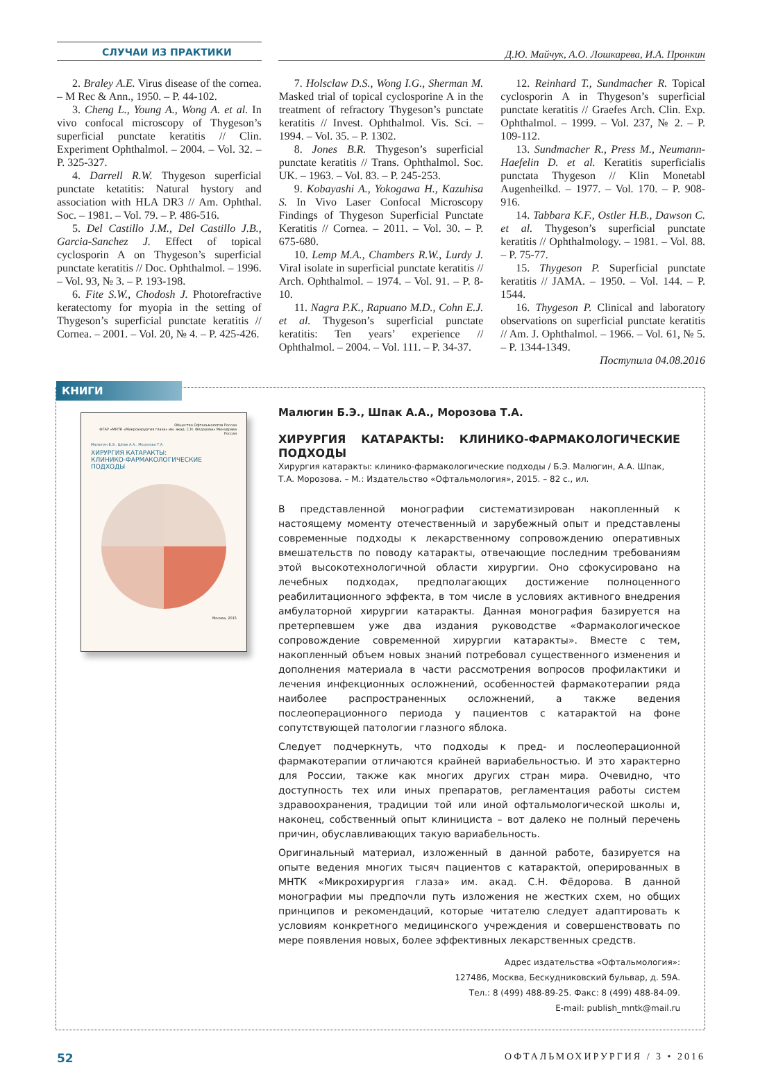СЛУЧАИ ИЗ ПРАКТИКИ
Д.Ю. Майчук, А.О. Лошкарева, И.А. Пронкин
2. Braley A.E. Virus disease of the cornea. – M Rec & Ann., 1950. – P. 44-102.
3. Cheng L., Young A., Wong A. et al. In vivo confocal microscopy of Thygeson’s superficial punctate keratitis // Clin. Experiment Ophthalmol. – 2004. – Vol. 32. – P. 325-327.
4. Darrell R.W. Thygeson superficial punctate ketatitis: Natural hystory and association with HLA DR3 // Am. Ophthal. Soc. – 1981. – Vol. 79. – P. 486-516.
5. Del Castillo J.M., Del Castillo J.B., Garcia-Sanchez J. Effect of topical cyclosporin A on Thygeson’s superficial punctate keratitis // Doc. Ophthalmol. – 1996. – Vol. 93, № 3. – P. 193-198.
6. Fite S.W., Chodosh J. Photorefractive keratectomy for myopia in the setting of Thygeson’s superficial punctate keratitis // Cornea. – 2001. – Vol. 20, № 4. – P. 425-426.
7. Holsclaw D.S., Wong I.G., Sherman M. Masked trial of topical cyclosporine A in the treatment of refractory Thygeson’s punctate keratitis // Invest. Ophthalmol. Vis. Sci. – 1994. – Vol. 35. – P. 1302.
8. Jones B.R. Thygeson’s superficial punctate keratitis // Trans. Ophthalmol. Soc. UK. – 1963. – Vol. 83. – P. 245-253.
9. Kobayashi A., Yokogawa H., Kazuhisa S. In Vivo Laser Confocal Microscopy Findings of Thygeson Superficial Punctate Keratitis // Cornea. – 2011. – Vol. 30. – P. 675-680.
10. Lemp M.A., Chambers R.W., Lurdy J. Viral isolate in superficial punctate keratitis // Arch. Ophthalmol. – 1974. – Vol. 91. – P. 8-10.
11. Nagra P.K., Rapuano M.D., Cohn E.J. et al. Thygeson’s superficial punctate keratitis: Ten years’ experience // Ophthalmol. – 2004. – Vol. 111. – P. 34-37.
12. Reinhard T., Sundmacher R. Topical cyclosporin A in Thygeson’s superficial punctate keratitis // Graefes Arch. Clin. Exp. Ophthalmol. – 1999. – Vol. 237, № 2. – P. 109-112.
13. Sundmacher R., Press M., Neumann-Haefelin D. et al. Keratitis superficialis punctata Thygeson // Klin Monetabl Augenheilkd. – 1977. – Vol. 170. – P. 908-916.
14. Tabbara K.F., Ostler H.B., Dawson C. et al. Thygeson’s superficial punctate keratitis // Ophthalmology. – 1981. – Vol. 88. – P. 75-77.
15. Thygeson P. Superficial punctate keratitis // JAMA. – 1950. – Vol. 144. – P. 1544.
16. Thygeson P. Clinical and laboratory observations on superficial punctate keratitis // Am. J. Ophthalmol. – 1966. – Vol. 61, № 5. – P. 1344-1349.
Поступила 04.08.2016
КНИГИ
Общество Офтальмологов России
ФГАУ «МНТК «Микрохирургия глаза» им. акад. С.Н. Фёдорова» Минздрава России
Малюгин Б.Э., Шпак А.А., Морозова Т.А.
ХИРУРГИЯ КАТАРАКТЫ:
КЛИНИКО-ФАРМАКОЛОГИЧЕСКИЕ
ПОДХОДЫ
Москва, 2015
Малюгин Б.Э., Шпак А.А., Морозова Т.А.
ХИРУРГИЯ КАТАРАКТЫ: КЛИНИКО-ФАРМАКОЛОГИЧЕСКИЕ ПОДХОДЫ
Хирургия катаракты: клинико-фармакологические подходы / Б.Э. Малюгин, А.А. Шпак, Т.А. Морозова. – М.: Издательство «Офтальмология», 2015. – 82 с., ил.
В представленной монографии систематизирован накопленный к настоящему моменту отечественный и зарубежный опыт и представлены современные подходы к лекарственному сопровождению оперативных вмешательств по поводу катаракты, отвечающие последним требованиям этой высокотехнологичной области хирургии. Оно сфокусировано на лечебных подходах, предполагающих достижение полноценного реабилитационного эффекта, в том числе в условиях активного внедрения амбулаторной хирургии катаракты. Данная монография базируется на претерпевшем уже два издания руководстве «Фармакологическое сопровождение современной хирургии катаракты». Вместе с тем, накопленный объем новых знаний потребовал существенного изменения и дополнения материала в части рассмотрения вопросов профилактики и лечения инфекционных осложнений, особенностей фармакотерапии ряда наиболее распространенных осложнений, а также ведения послеоперационного периода у пациентов с катарактой на фоне сопутствующей патологии глазного яблока.
Следует подчеркнуть, что подходы к пред- и послеоперационной фармакотерапии отличаются крайней вариабельностью. И это характерно для России, также как многих других стран мира. Очевидно, что доступность тех или иных препаратов, регламентация работы систем здравоохранения, традиции той или иной офтальмологической школы и, наконец, собственный опыт клинициста – вот далеко не полный перечень причин, обуславливающих такую вариабельность.
Оригинальный материал, изложенный в данной работе, базируется на опыте ведения многих тысяч пациентов с катарактой, оперированных в МНТК «Микрохирургия глаза» им. акад. С.Н. Фёдорова. В данной монографии мы предпочли путь изложения не жестких схем, но общих принципов и рекомендаций, которые читателю следует адаптировать к условиям конкретного медицинского учреждения и совершенствовать по мере появления новых, более эффективных лекарственных средств.
Адрес издательства «Офтальмология»:
127486, Москва, Бескудниковский бульвар, д. 59А.
Тел.: 8 (499) 488-89-25. Факс: 8 (499) 488-84-09.
E-mail: publish_mntk@mail.ru
52 ОФТАЛЬМОХИРУРГИЯ / 3 • 2016